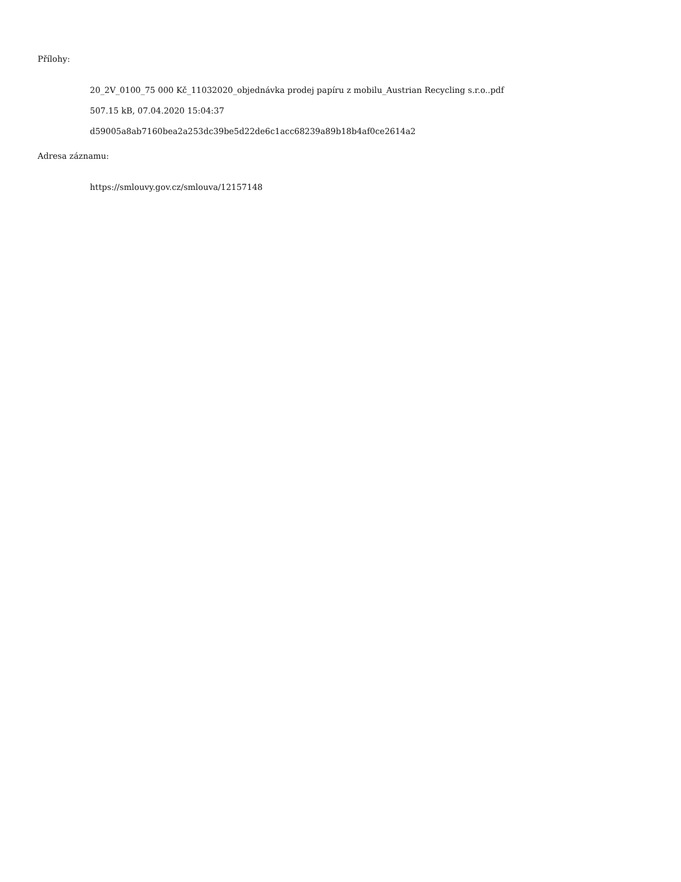Přílohy:
20_2V_0100_75 000 Kč_11032020_objednávka prodej papíru z mobilu_Austrian Recycling s.r.o..pdf
507.15 kB, 07.04.2020 15:04:37
d59005a8ab7160bea2a253dc39be5d22de6c1acc68239a89b18b4af0ce2614a2
Adresa záznamu:
https://smlouvy.gov.cz/smlouva/12157148